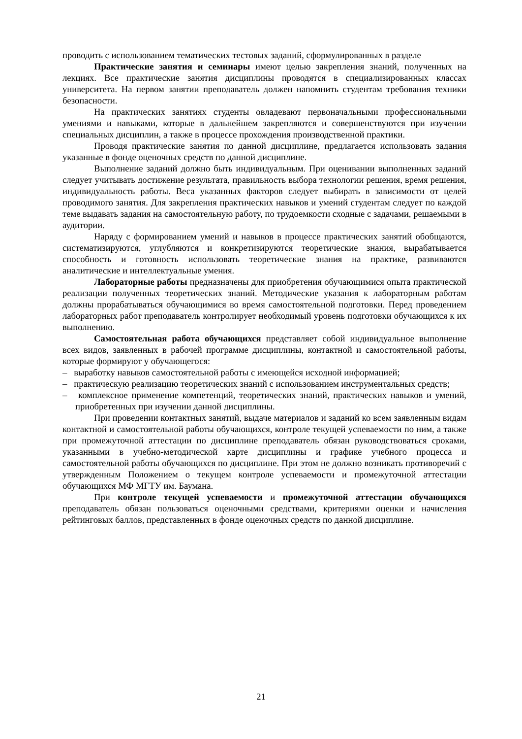проводить с использованием тематических тестовых заданий, сформулированных в разделе
Практические занятия и семинары имеют целью закрепления знаний, полученных на лекциях. Все практические занятия дисциплины проводятся в специализированных классах университета. На первом занятии преподаватель должен напомнить студентам требования техники безопасности.
На практических занятиях студенты овладевают первоначальными профессиональными умениями и навыками, которые в дальнейшем закрепляются и совершенствуются при изучении специальных дисциплин, а также в процессе прохождения производственной практики.
Проводя практические занятия по данной дисциплине, предлагается использовать задания указанные в фонде оценочных средств по данной дисциплине.
Выполнение заданий должно быть индивидуальным. При оценивании выполненных заданий следует учитывать достижение результата, правильность выбора технологии решения, время решения, индивидуальность работы. Веса указанных факторов следует выбирать в зависимости от целей проводимого занятия. Для закрепления практических навыков и умений студентам следует по каждой теме выдавать задания на самостоятельную работу, по трудоемкости сходные с задачами, решаемыми в аудитории.
Наряду с формированием умений и навыков в процессе практических занятий обобщаются, систематизируются, углубляются и конкретизируются теоретические знания, вырабатывается способность и готовность использовать теоретические знания на практике, развиваются аналитические и интеллектуальные умения.
Лабораторные работы предназначены для приобретения обучающимися опыта практической реализации полученных теоретических знаний. Методические указания к лабораторным работам должны прорабатываться обучающимися во время самостоятельной подготовки. Перед проведением лабораторных работ преподаватель контролирует необходимый уровень подготовки обучающихся к их выполнению.
Самостоятельная работа обучающихся представляет собой индивидуальное выполнение всех видов, заявленных в рабочей программе дисциплины, контактной и самостоятельной работы, которые формируют у обучающегося:
– выработку навыков самостоятельной работы с имеющейся исходной информацией;
– практическую реализацию теоретических знаний с использованием инструментальных средств;
– комплексное применение компетенций, теоретических знаний, практических навыков и умений, приобретенных при изучении данной дисциплины.
При проведении контактных занятий, выдаче материалов и заданий ко всем заявленным видам контактной и самостоятельной работы обучающихся, контроле текущей успеваемости по ним, а также при промежуточной аттестации по дисциплине преподаватель обязан руководствоваться сроками, указанными в учебно-методической карте дисциплины и графике учебного процесса и самостоятельной работы обучающихся по дисциплине. При этом не должно возникать противоречий с утвержденным Положением о текущем контроле успеваемости и промежуточной аттестации обучающихся МФ МГТУ им. Баумана.
При контроле текущей успеваемости и промежуточной аттестации обучающихся преподаватель обязан пользоваться оценочными средствами, критериями оценки и начисления рейтинговых баллов, представленных в фонде оценочных средств по данной дисциплине.
21